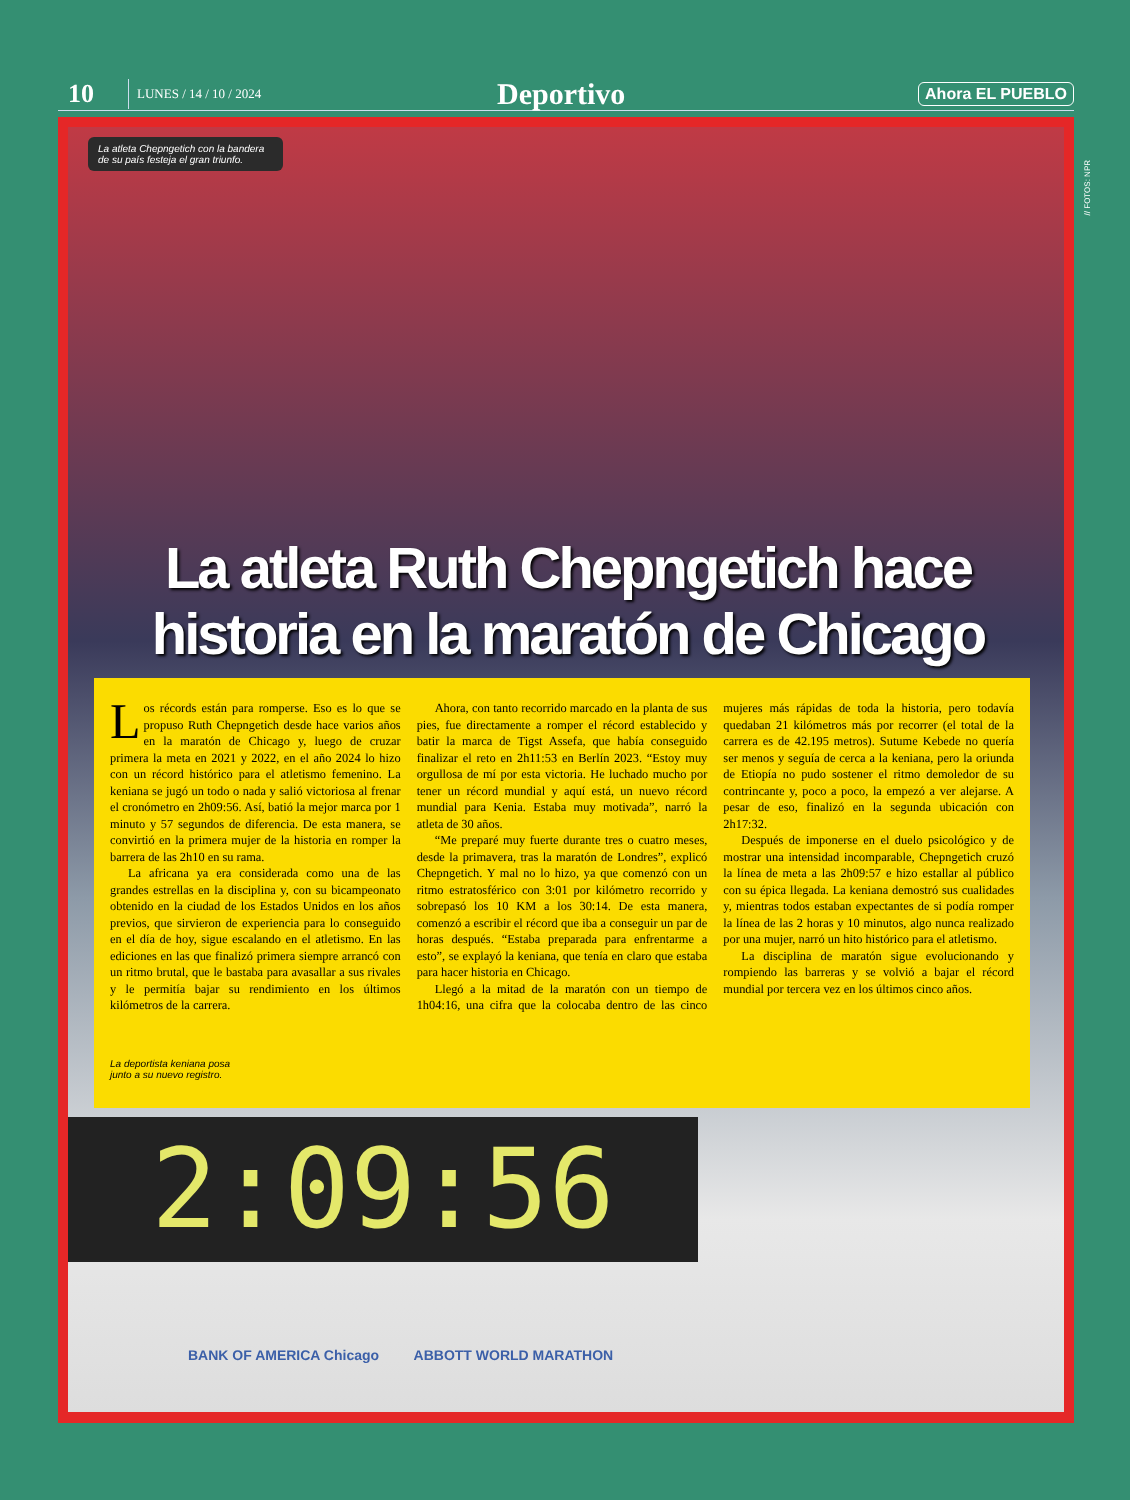10
LUNES / 14 / 10 / 2024
Deportivo
Ahora EL PUEBLO
// FOTOS: NPR
La atleta Chepngetich con la bandera de su país festeja el gran triunfo.
La atleta Ruth Chepngetich hace historia en la maratón de Chicago
Los récords están para romperse. Eso es lo que se propuso Ruth Chepngetich desde hace varios años en la maratón de Chicago y, luego de cruzar primera la meta en 2021 y 2022, en el año 2024 lo hizo con un récord histórico para el atletismo femenino. La keniana se jugó un todo o nada y salió victoriosa al frenar el cronómetro en 2h09:56. Así, batió la mejor marca por 1 minuto y 57 segundos de diferencia. De esta manera, se convirtió en la primera mujer de la historia en romper la barrera de las 2h10 en su rama.
La africana ya era considerada como una de las grandes estrellas en la disciplina y, con su bicampeonato obtenido en la ciudad de los Estados Unidos en los años previos, que sirvieron de experiencia para lo conseguido en el día de hoy, sigue escalando en el atletismo. En las ediciones en las que finalizó primera siempre arrancó con un ritmo brutal, que le bastaba para avasallar a sus rivales y le permitía bajar su rendimiento en los últimos kilómetros de la carrera.
Ahora, con tanto recorrido marcado en la planta de sus pies, fue directamente a romper el récord establecido y batir la marca de Tigst Assefa, que había conseguido finalizar el reto en 2h11:53 en Berlín 2023. “Estoy muy orgullosa de mí por esta victoria. He luchado mucho por tener un récord mundial y aquí está, un nuevo récord mundial para Kenia. Estaba muy motivada”, narró la atleta de 30 años.
“Me preparé muy fuerte durante tres o cuatro meses, desde la primavera, tras la maratón de Londres”, explicó Chepngetich. Y mal no lo hizo, ya que comenzó con un ritmo estratosférico con 3:01 por kilómetro recorrido y sobrepasó los 10 KM a los 30:14. De esta manera, comenzó a escribir el récord que iba a conseguir un par de horas después. “Estaba preparada para enfrentarme a esto”, se explayó la keniana, que tenía en claro que estaba para hacer historia en Chicago.
Llegó a la mitad de la maratón con un tiempo de 1h04:16, una cifra que la colocaba dentro de las cinco mujeres más rápidas de toda la historia, pero todavía quedaban 21 kilómetros más por recorrer (el total de la carrera es de 42.195 metros). Sutume Kebede no quería ser menos y seguía de cerca a la keniana, pero la oriunda de Etiopía no pudo sostener el ritmo demoledor de su contrincante y, poco a poco, la empezó a ver alejarse. A pesar de eso, finalizó en la segunda ubicación con 2h17:32.
Después de imponerse en el duelo psicológico y de mostrar una intensidad incomparable, Chepngetich cruzó la línea de meta a las 2h09:57 e hizo estallar al público con su épica llegada. La keniana demostró sus cualidades y, mientras todos estaban expectantes de si podía romper la línea de las 2 horas y 10 minutos, algo nunca realizado por una mujer, narró un hito histórico para el atletismo.
La disciplina de maratón sigue evolucionando y rompiendo las barreras y se volvió a bajar el récord mundial por tercera vez en los últimos cinco años.
La deportista keniana posa
junto a su nuevo registro.
2:09:56
BANK OF AMERICA Chicago ABBOTT WORLD MARATHON